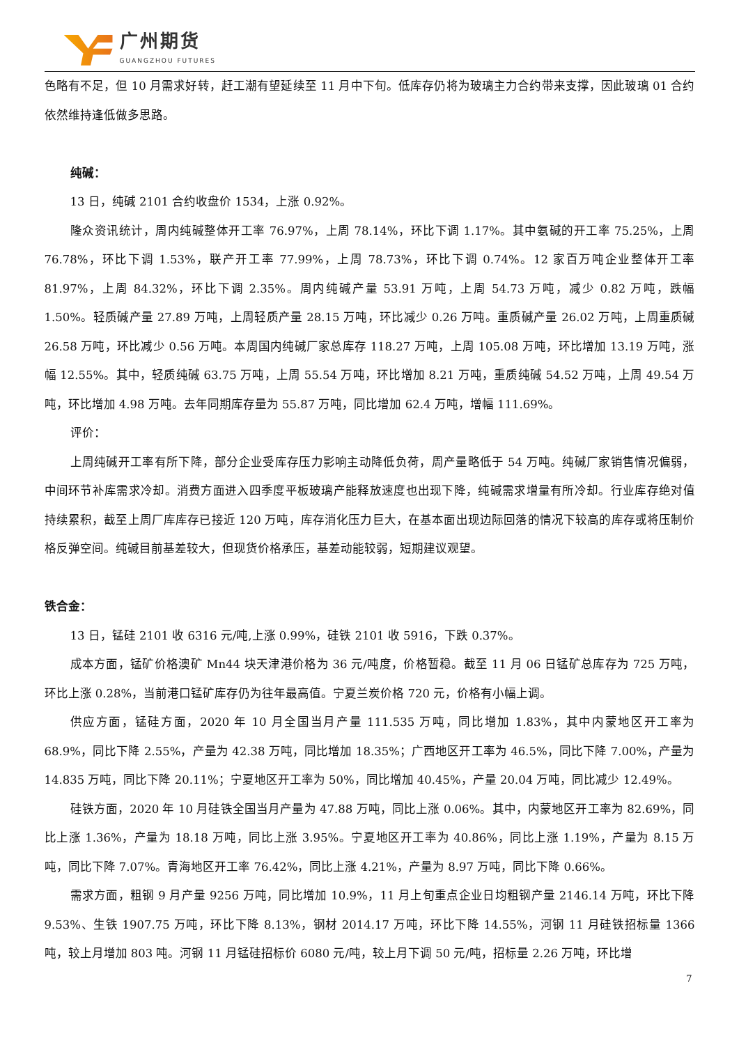广州期货
GUANGZHOU FUTURES
色略有不足，但 10 月需求好转，赶工潮有望延续至 11 月中下旬。低库存仍将为玻璃主力合约带来支撑，因此玻璃 01 合约依然维持逢低做多思路。
纯碱：
13 日，纯碱 2101 合约收盘价 1534，上涨 0.92%。
隆众资讯统计，周内纯碱整体开工率 76.97%，上周 78.14%，环比下调 1.17%。其中氨碱的开工率 75.25%，上周 76.78%，环比下调 1.53%，联产开工率 77.99%，上周 78.73%，环比下调 0.74%。12 家百万吨企业整体开工率 81.97%，上周 84.32%，环比下调 2.35%。周内纯碱产量 53.91 万吨，上周 54.73 万吨，减少 0.82 万吨，跌幅 1.50%。轻质碱产量 27.89 万吨，上周轻质产量 28.15 万吨，环比减少 0.26 万吨。重质碱产量 26.02 万吨，上周重质碱 26.58 万吨，环比减少 0.56 万吨。本周国内纯碱厂家总库存 118.27 万吨，上周 105.08 万吨，环比增加 13.19 万吨，涨幅 12.55%。其中，轻质纯碱 63.75 万吨，上周 55.54 万吨，环比增加 8.21 万吨，重质纯碱 54.52 万吨，上周 49.54 万吨，环比增加 4.98 万吨。去年同期库存量为 55.87 万吨，同比增加 62.4 万吨，增幅 111.69%。
评价：
上周纯碱开工率有所下降，部分企业受库存压力影响主动降低负荷，周产量略低于 54 万吨。纯碱厂家销售情况偏弱，中间环节补库需求冷却。消费方面进入四季度平板玻璃产能释放速度也出现下降，纯碱需求增量有所冷却。行业库存绝对值持续累积，截至上周厂库库存已接近 120 万吨，库存消化压力巨大，在基本面出现边际回落的情况下较高的库存或将压制价格反弹空间。纯碱目前基差较大，但现货价格承压，基差动能较弱，短期建议观望。
铁合金：
13 日，锰硅 2101 收 6316 元/吨,上涨 0.99%，硅铁 2101 收 5916，下跌 0.37%。
成本方面，锰矿价格澳矿 Mn44 块天津港价格为 36 元/吨度，价格暂稳。截至 11 月 06 日锰矿总库存为 725 万吨，环比上涨 0.28%，当前港口锰矿库存仍为往年最高值。宁夏兰炭价格 720 元，价格有小幅上调。
供应方面，锰硅方面，2020 年 10 月全国当月产量 111.535 万吨，同比增加 1.83%，其中内蒙地区开工率为 68.9%，同比下降 2.55%，产量为 42.38 万吨，同比增加 18.35%；广西地区开工率为 46.5%，同比下降 7.00%，产量为 14.835 万吨，同比下降 20.11%；宁夏地区开工率为 50%，同比增加 40.45%，产量 20.04 万吨，同比减少 12.49%。
硅铁方面，2020 年 10 月硅铁全国当月产量为 47.88 万吨，同比上涨 0.06%。其中，内蒙地区开工率为 82.69%，同比上涨 1.36%，产量为 18.18 万吨，同比上涨 3.95%。宁夏地区开工率为 40.86%，同比上涨 1.19%，产量为 8.15 万吨，同比下降 7.07%。青海地区开工率 76.42%，同比上涨 4.21%，产量为 8.97 万吨，同比下降 0.66%。
需求方面，粗钢 9 月产量 9256 万吨，同比增加 10.9%，11 月上旬重点企业日均粗钢产量 2146.14 万吨，环比下降 9.53%、生铁 1907.75 万吨，环比下降 8.13%，钢材 2014.17 万吨，环比下降 14.55%，河钢 11 月硅铁招标量 1366 吨，较上月增加 803 吨。河钢 11 月锰硅招标价 6080 元/吨，较上月下调 50 元/吨，招标量 2.26 万吨，环比增
7